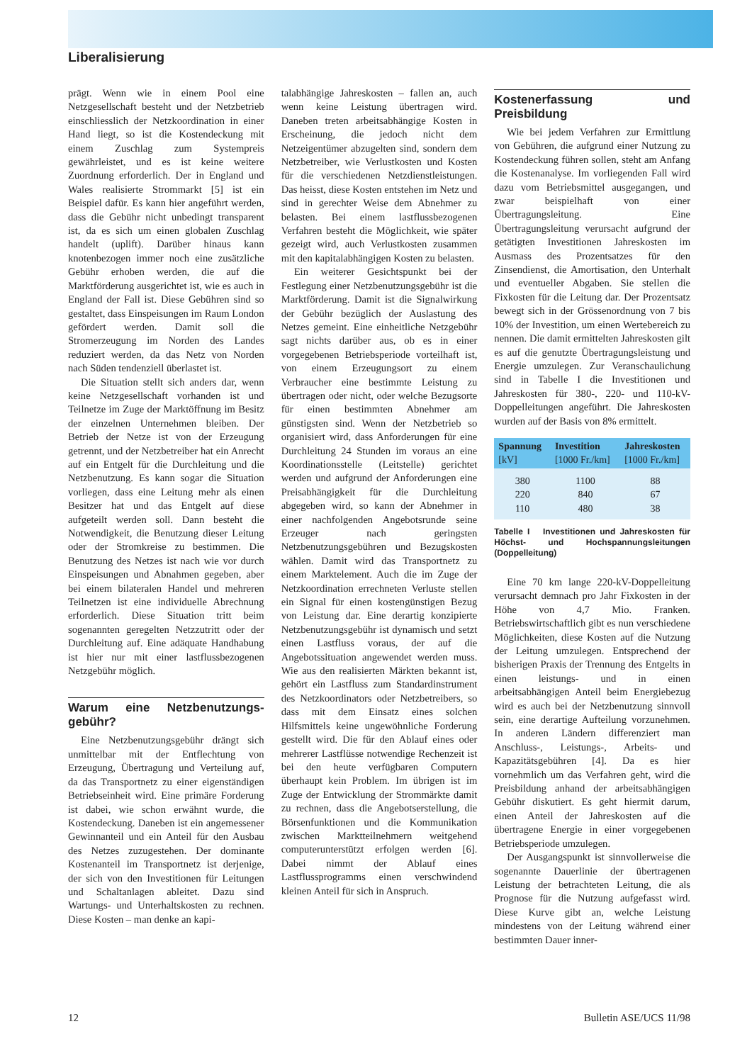Liberalisierung
prägt. Wenn wie in einem Pool eine Netzgesellschaft besteht und der Netzbetrieb einschliesslich der Netzkoordination in einer Hand liegt, so ist die Kostendeckung mit einem Zuschlag zum Systempreis gewährleistet, und es ist keine weitere Zuordnung erforderlich. Der in England und Wales realisierte Strommarkt [5] ist ein Beispiel dafür. Es kann hier angeführt werden, dass die Gebühr nicht unbedingt transparent ist, da es sich um einen globalen Zuschlag handelt (uplift). Darüber hinaus kann knotenbezogen immer noch eine zusätzliche Gebühr erhoben werden, die auf die Marktförderung ausgerichtet ist, wie es auch in England der Fall ist. Diese Gebühren sind so gestaltet, dass Einspeisungen im Raum London gefördert werden. Damit soll die Stromerzeugung im Norden des Landes reduziert werden, da das Netz von Norden nach Süden tendenziell überlastet ist.
Die Situation stellt sich anders dar, wenn keine Netzgesellschaft vorhanden ist und Teilnetze im Zuge der Marktöffnung im Besitz der einzelnen Unternehmen bleiben. Der Betrieb der Netze ist von der Erzeugung getrennt, und der Netzbetreiber hat ein Anrecht auf ein Entgelt für die Durchleitung und die Netzbenutzung. Es kann sogar die Situation vorliegen, dass eine Leitung mehr als einen Besitzer hat und das Entgelt auf diese aufgeteilt werden soll. Dann besteht die Notwendigkeit, die Benutzung dieser Leitung oder der Stromkreise zu bestimmen. Die Benutzung des Netzes ist nach wie vor durch Einspeisungen und Abnahmen gegeben, aber bei einem bilateralen Handel und mehreren Teilnetzen ist eine individuelle Abrechnung erforderlich. Diese Situation tritt beim sogenannten geregelten Netzzutritt oder der Durchleitung auf. Eine adäquate Handhabung ist hier nur mit einer lastflussbezogenen Netzgebühr möglich.
Warum eine Netzbenutzungs­gebühr?
Eine Netzbenutzungsgebühr drängt sich unmittelbar mit der Entflechtung von Erzeugung, Übertragung und Verteilung auf, da das Transportnetz zu einer eigenständigen Betriebseinheit wird. Eine primäre Forderung ist dabei, wie schon erwähnt wurde, die Kostendeckung. Daneben ist ein angemessener Gewinnanteil und ein Anteil für den Ausbau des Netzes zuzugestehen. Der dominante Kostenanteil im Transportnetz ist derjenige, der sich von den Investitionen für Leitungen und Schaltanlagen ableitet. Dazu sind Wartungs- und Unterhaltskosten zu rechnen. Diese Kosten – man denke an kapi-
talabhängige Jahreskosten – fallen an, auch wenn keine Leistung übertragen wird. Daneben treten arbeitsabhängige Kosten in Erscheinung, die jedoch nicht dem Netzeigentümer abzugelten sind, sondern dem Netzbetreiber, wie Verlustkosten und Kosten für die verschiedenen Netzdienstleistungen. Das heisst, diese Kosten entstehen im Netz und sind in gerechter Weise dem Abnehmer zu belasten. Bei einem lastflussbezogenen Verfahren besteht die Möglichkeit, wie später gezeigt wird, auch Verlustkosten zusammen mit den kapitalabhängigen Kosten zu belasten.
Ein weiterer Gesichtspunkt bei der Festlegung einer Netzbenutzungsgebühr ist die Marktförderung. Damit ist die Signalwirkung der Gebühr bezüglich der Auslastung des Netzes gemeint. Eine einheitliche Netzgebühr sagt nichts darüber aus, ob es in einer vorgegebenen Betriebsperiode vorteilhaft ist, von einem Erzeugungsort zu einem Verbraucher eine bestimmte Leistung zu übertragen oder nicht, oder welche Bezugsorte für einen bestimmten Abnehmer am günstigsten sind. Wenn der Netzbetrieb so organisiert wird, dass Anforderungen für eine Durchleitung 24 Stunden im voraus an eine Koordinationsstelle (Leitstelle) gerichtet werden und aufgrund der Anforderungen eine Preisabhängigkeit für die Durchleitung abgegeben wird, so kann der Abnehmer in einer nachfolgenden Angebotsrunde seine Erzeuger nach geringsten Netzbenutzungsgebühren und Bezugskosten wählen. Damit wird das Transportnetz zu einem Marktelement. Auch die im Zuge der Netzkoordination errechneten Verluste stellen ein Signal für einen kostengünstigen Bezug von Leistung dar. Eine derartig konzipierte Netzbenutzungsgebühr ist dynamisch und setzt einen Lastfluss voraus, der auf die Angebotssituation angewendet werden muss. Wie aus den realisierten Märkten bekannt ist, gehört ein Lastfluss zum Standardinstrument des Netzkoordinators oder Netzbetreibers, so dass mit dem Einsatz eines solchen Hilfsmittels keine ungewöhnliche Forderung gestellt wird. Die für den Ablauf eines oder mehrerer Lastflüsse notwendige Rechenzeit ist bei den heute verfügbaren Computern überhaupt kein Problem. Im übrigen ist im Zuge der Entwicklung der Strommärkte damit zu rechnen, dass die Angebotserstellung, die Börsenfunktionen und die Kommunikation zwischen Marktteilnehmern weitgehend computerunterstützt erfolgen werden [6]. Dabei nimmt der Ablauf eines Lastflussprogramms einen verschwindend kleinen Anteil für sich in Anspruch.
Kostenerfassung und Preisbildung
Wie bei jedem Verfahren zur Ermittlung von Gebühren, die aufgrund einer Nutzung zu Kostendeckung führen sollen, steht am Anfang die Kostenanalyse. Im vorliegenden Fall wird dazu vom Betriebsmittel ausgegangen, und zwar beispielhaft von einer Übertragungsleitung. Eine Übertragungsleitung verursacht aufgrund der getätigten Investitionen Jahreskosten im Ausmass des Prozentsatzes für den Zinsendienst, die Amortisation, den Unterhalt und eventueller Abgaben. Sie stellen die Fixkosten für die Leitung dar. Der Prozentsatz bewegt sich in der Grössenordnung von 7 bis 10% der Investition, um einen Wertebereich zu nennen. Die damit ermittelten Jahreskosten gilt es auf die genutzte Übertragungsleistung und Energie umzulegen. Zur Veranschaulichung sind in Tabelle I die Investitionen und Jahreskosten für 380-, 220- und 110-kV-Doppelleitungen angeführt. Die Jahreskosten wurden auf der Basis von 8% ermittelt.
| Spannung [kV] | Investition [1000 Fr./km] | Jahreskosten [1000 Fr./km] |
| --- | --- | --- |
| 380 | 1100 | 88 |
| 220 | 840 | 67 |
| 110 | 480 | 38 |
Tabelle I Investitionen und Jahreskosten für Höchst- und Hochspannungsleitungen (Doppelleitung)
Eine 70 km lange 220-kV-Doppelleitung verursacht demnach pro Jahr Fixkosten in der Höhe von 4,7 Mio. Franken. Betriebswirtschaftlich gibt es nun verschiedene Möglichkeiten, diese Kosten auf die Nutzung der Leitung umzulegen. Entsprechend der bisherigen Praxis der Trennung des Entgelts in einen leistungs- und in einen arbeitsabhängigen Anteil beim Energiebezug wird es auch bei der Netzbenutzung sinnvoll sein, eine derartige Aufteilung vorzunehmen. In anderen Ländern differenziert man Anschluss-, Leistungs-, Arbeits- und Kapazitätsgebühren [4]. Da es hier vornehmlich um das Verfahren geht, wird die Preisbildung anhand der arbeitsabhängigen Gebühr diskutiert. Es geht hiermit darum, einen Anteil der Jahreskosten auf die übertragene Energie in einer vorgegebenen Betriebsperiode umzulegen.
Der Ausgangspunkt ist sinnvollerweise die sogenannte Dauerlinie der übertragenen Leistung der betrachteten Leitung, die als Prognose für die Nutzung aufgefasst wird. Diese Kurve gibt an, welche Leistung mindestens von der Leitung während einer bestimmten Dauer inner-
12 Bulletin ASE/UCS 11/98